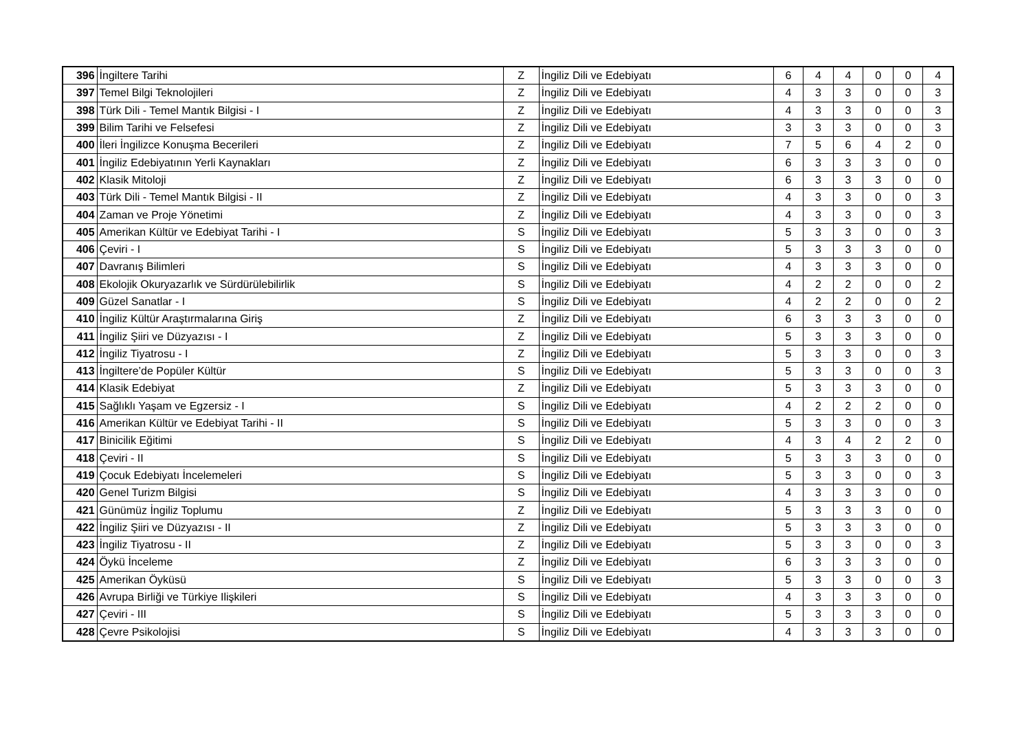| 396 | İngiltere Tarihi | Z | İngiliz Dili ve Edebiyatı | 6 | 4 | 4 | 0 | 0 | 4 |
| 397 | Temel Bilgi Teknolojileri | Z | İngiliz Dili ve Edebiyatı | 4 | 3 | 3 | 0 | 0 | 3 |
| 398 | Türk Dili - Temel Mantık Bilgisi - I | Z | İngiliz Dili ve Edebiyatı | 4 | 3 | 3 | 0 | 0 | 3 |
| 399 | Bilim Tarihi ve Felsefesi | Z | İngiliz Dili ve Edebiyatı | 3 | 3 | 3 | 0 | 0 | 3 |
| 400 | İleri İngilizce Konuşma Becerileri | Z | İngiliz Dili ve Edebiyatı | 7 | 5 | 6 | 4 | 2 | 0 |
| 401 | İngiliz Edebiyatının Yerli Kaynakları | Z | İngiliz Dili ve Edebiyatı | 6 | 3 | 3 | 3 | 0 | 0 |
| 402 | Klasik Mitoloji | Z | İngiliz Dili ve Edebiyatı | 6 | 3 | 3 | 3 | 0 | 0 |
| 403 | Türk Dili - Temel Mantık Bilgisi - II | Z | İngiliz Dili ve Edebiyatı | 4 | 3 | 3 | 0 | 0 | 3 |
| 404 | Zaman ve Proje Yönetimi | Z | İngiliz Dili ve Edebiyatı | 4 | 3 | 3 | 0 | 0 | 3 |
| 405 | Amerikan Kültür ve Edebiyat Tarihi - I | S | İngiliz Dili ve Edebiyatı | 5 | 3 | 3 | 0 | 0 | 3 |
| 406 | Çeviri - I | S | İngiliz Dili ve Edebiyatı | 5 | 3 | 3 | 3 | 0 | 0 |
| 407 | Davranış Bilimleri | S | İngiliz Dili ve Edebiyatı | 4 | 3 | 3 | 3 | 0 | 0 |
| 408 | Ekolojik Okuryazarlık ve Sürdürülebilirlik | S | İngiliz Dili ve Edebiyatı | 4 | 2 | 2 | 0 | 0 | 2 |
| 409 | Güzel Sanatlar - I | S | İngiliz Dili ve Edebiyatı | 4 | 2 | 2 | 0 | 0 | 2 |
| 410 | İngiliz Kültür Araştırmalarına Giriş | Z | İngiliz Dili ve Edebiyatı | 6 | 3 | 3 | 3 | 0 | 0 |
| 411 | İngiliz Şiiri ve Düzyazısı - I | Z | İngiliz Dili ve Edebiyatı | 5 | 3 | 3 | 3 | 0 | 0 |
| 412 | İngiliz Tiyatrosu - I | Z | İngiliz Dili ve Edebiyatı | 5 | 3 | 3 | 0 | 0 | 3 |
| 413 | İngiltere’de Popüler Kültür | S | İngiliz Dili ve Edebiyatı | 5 | 3 | 3 | 0 | 0 | 3 |
| 414 | Klasik Edebiyat | Z | İngiliz Dili ve Edebiyatı | 5 | 3 | 3 | 3 | 0 | 0 |
| 415 | Sağlıklı Yaşam ve Egzersiz - I | S | İngiliz Dili ve Edebiyatı | 4 | 2 | 2 | 2 | 0 | 0 |
| 416 | Amerikan Kültür ve Edebiyat Tarihi - II | S | İngiliz Dili ve Edebiyatı | 5 | 3 | 3 | 0 | 0 | 3 |
| 417 | Binicilik Eğitimi | S | İngiliz Dili ve Edebiyatı | 4 | 3 | 4 | 2 | 2 | 0 |
| 418 | Çeviri - II | S | İngiliz Dili ve Edebiyatı | 5 | 3 | 3 | 3 | 0 | 0 |
| 419 | Çocuk Edebiyatı İncelemeleri | S | İngiliz Dili ve Edebiyatı | 5 | 3 | 3 | 0 | 0 | 3 |
| 420 | Genel Turizm Bilgisi | S | İngiliz Dili ve Edebiyatı | 4 | 3 | 3 | 3 | 0 | 0 |
| 421 | Günümüz İngiliz Toplumu | Z | İngiliz Dili ve Edebiyatı | 5 | 3 | 3 | 3 | 0 | 0 |
| 422 | İngiliz Şiiri ve Düzyazısı - II | Z | İngiliz Dili ve Edebiyatı | 5 | 3 | 3 | 3 | 0 | 0 |
| 423 | İngiliz Tiyatrosu - II | Z | İngiliz Dili ve Edebiyatı | 5 | 3 | 3 | 0 | 0 | 3 |
| 424 | Öykü İnceleme | Z | İngiliz Dili ve Edebiyatı | 6 | 3 | 3 | 3 | 0 | 0 |
| 425 | Amerikan Öyküsü | S | İngiliz Dili ve Edebiyatı | 5 | 3 | 3 | 0 | 0 | 3 |
| 426 | Avrupa Birliği ve Türkiye Ilişkileri | S | İngiliz Dili ve Edebiyatı | 4 | 3 | 3 | 3 | 0 | 0 |
| 427 | Çeviri - III | S | İngiliz Dili ve Edebiyatı | 5 | 3 | 3 | 3 | 0 | 0 |
| 428 | Çevre Psikolojisi | S | İngiliz Dili ve Edebiyatı | 4 | 3 | 3 | 3 | 0 | 0 |